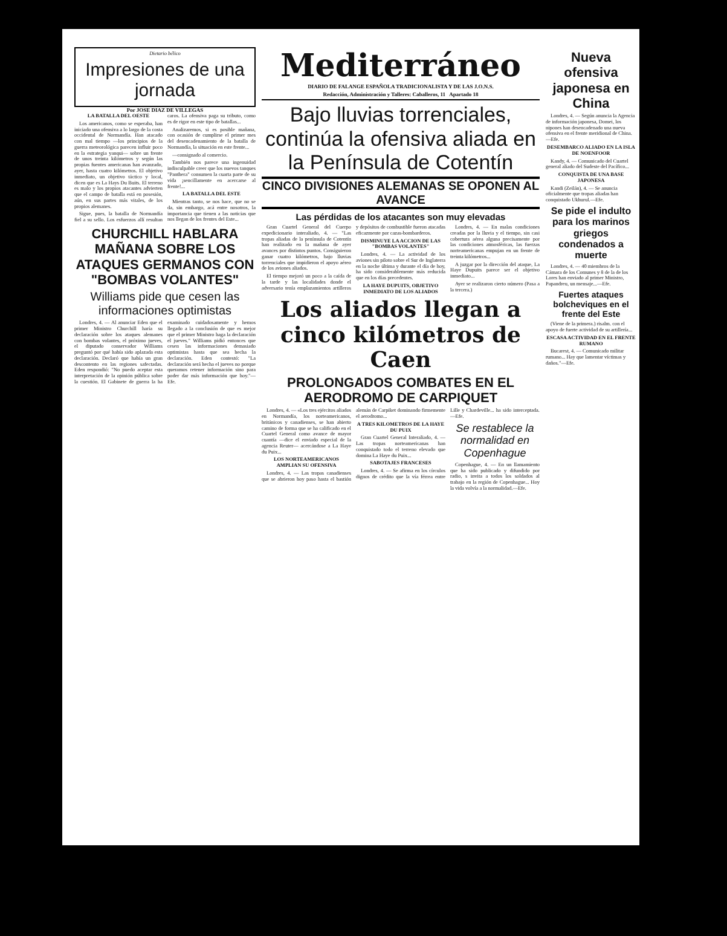Dietario bélico
Impresiones de una jornada
Por JOSE DIAZ DE VILLEGAS
LA BATALLA DEL OESTE
Los americanos, como se esperaba, han iniciado una ofensiva a lo largo de la costa occidental de Normandía. Han atacado con mal tiempo —los principios de la guerra meteorológica parecen influir poco en la estrategia yanqui— sobre un frente de unos treinta kilómetros y según las propias fuentes americanas han avanzado, ayer, hasta cuatro kilómetros. El objetivo inmediato, un objetivo táctico y local, dicen que es La Hays Du Buits. El terreno es malo y los propios atacantes advierten que el campo de batalla está en posesión, aún, en sus partes más vitales, de los propios alemanes.
Sigue, pues, la batalla de Normandía fiel a su sello. Los esfuerzos allí resultan caros. La ofensiva paga su tributo, como es de rigor en este tipo de batallas...
Analizaremos, si es posible mañana, con ocasión de cumplirse el primer mes del desencadenamiento de la batalla de Normandía, la situación en este frente...
—consignado al comercio.
También nos parece una ingenuidad indisculpable creer que los nuevos tanques "Panthera" consumen la cuarta parte de su vida ¡sencillamente en acercarse al frente!...
LA BATALLA DEL ESTE
Mientras tanto, se nos hace, que no se da, sin embargo, acá entre nosotros, la importancia que tienen a las noticias que nos llegan de los frentes del Este...
CHURCHILL HABLARA MAÑANA SOBRE LOS ATAQUES GERMANOS CON "BOMBAS VOLANTES"
Williams pide que cesen las informaciones optimistas
Londres, 4. — Al anunciar Eden que el primer Ministro Churchill haría su declaración sobre los ataques alemanes con bombas volantes, el próximo jueves, el diputado conservador Williams preguntó por qué había sido aplazada esta declaración. Declaró que había un gran descontento en las regiones safectadas. Eden respondió: "No puedo aceptar esta interpretación de la opinión pública sobre la cuestión. El Gabinete de guerra la ha examinado cuidadosamente y hemos llegado a la conclusión de que es mejor que el primer Ministro haga la declaración el jueves." Williams pidió entonces que cesen las informaciones demasiado optimistas hasta que sea hecha la declaración. Eden contestó: "La declaración será hecha el jueves no porque queramos retener información sino para poder dar más información que hoy."—Efe.
Mediterráneo
DIARIO DE FALANGE ESPAÑOLA TRADICIONALISTA Y DE LAS J.O.N.S.
Redacción, Administración y Talleres: Caballeros, 11 Apartado 18
Bajo lluvias torrenciales, continúa la ofensiva aliada en la Península de Cotentín
CINCO DIVISIONES ALEMANAS SE OPONEN AL AVANCE
Las pérdidas de los atacantes son muy elevadas
Gran Cuartel General del Cuerpo expedicionario interaliado, 4. — "Las tropas aliadas de la península de Cotentín han realizado en la mañana de ayer avances por distintos puntos. Consiguieron ganar cuatro kilómetros, bajo lluvias torrenciales que impidieron el apoyo aéreo de los aviones aliados.
El tiempo mejoró un poco a la caída de la tarde y las localidades donde el adversario tenía emplazamientos artilleros y depósitos de combustible fueron atacadas eficazmente por cazas-bombarderos.
DISMINUYE LA ACCION DE LAS "BOMBAS VOLANTES"
Londres, 4. — La actividad de los aviones sin piloto sobre el Sur de Inglaterra en la noche última y durante el día de hoy, ha sido considerablemente más reducida que en los días precedentes.
LA HAYE DUPUITS, OBJETIVO INMEDIATO DE LOS ALIADOS
Londres, 4. — En malas condiciones creadas por la lluvia y el tiempo, sin casi cobertura aérea alguna precisamente por las condiciones atmosféricas, las fuerzas norteamericanas empujan en un frente de treinta kilómetros...
A juzgar por la dirección del ataque, La Haye Dupuits parece ser el objetivo inmediato...
Ayer se realizaron cierto número (Pasa a la tercera.)
Los aliados llegan a cinco kilómetros de Caen
PROLONGADOS COMBATES EN EL AERODROMO DE CARPIQUET
Londres, 4. — «Los tres ejércitos aliados en Normandía, los norteamericanos, británicos y canadienses, se han abierto camino de forma que se ha calificado en el Cuartel General como avance de mayor cuantía —dice el enviado especial de la agencia Reuter— acercándose a La Haye du Puix...
LOS NORTEAMERICANOS AMPLIAN SU OFENSIVA
Londres, 4. — Las tropas canadienses que se abrieron hoy paso hasta el bastión alemán de Carpiket dominando firmemente el aerodromo...
A TRES KILOMETROS DE LA HAYE DU PUIX
Gran Cuartel General Interaliado, 4. — Las tropas norteamericanas han conquistado todo el terreno elevado que domina La Haye du Puix...
SABOTAJES FRANCESES
Londres, 4. — Se afirma en los círculos dignos de crédito que la vía férrea entre Lille y Chardeville... ha sido interceptada.—Efe.
Se restablece la normalidad en Copenhague
Copenhague, 4. — En un llamamiento que ha sido publicado y difundido por radio, s invita a todos los soldados al trabajo en la región de Copenhague... Hoy la vida volvía a la normalidad.—Efe.
Nueva ofensiva japonesa en China
Londres, 4. — Según anuncia la Agencia de información japonesa, Domei, los nipones han desencadenado una nueva ofensiva en el frente meridional de China.—Efe.
DESEMBARCO ALIADO EN LA ISLA DE NOENFOOR
Kandy, 4. — Comunicado del Cuartel general aliado del Sudeste del Pacífico...
CONQUISTA DE UNA BASE JAPONESA
Kandi (Zeilán), 4. — Se anuncia oficialmente que tropas aliadas han conquistado Ukhurul.—Efe.
Se pide el indulto para los marinos griegos condenados a muerte
Londres, 4. — 40 miembros de la Cámara de los Comunes y 8 de la de los Lores han enviado al primer Ministro, Papandreu, un mensaje...—Efe.
Fuertes ataques bolcheviques en el frente del Este
(Viene de la primera.) risalm. con el apoyo de fuerte actividad de su artillería...
ESCASA ACTIVIDAD EN EL FRENTE RUMANO
Bucarest, 4. — Comunicado militar rumano... Hay que lamentar víctimas y daños."—Efe.